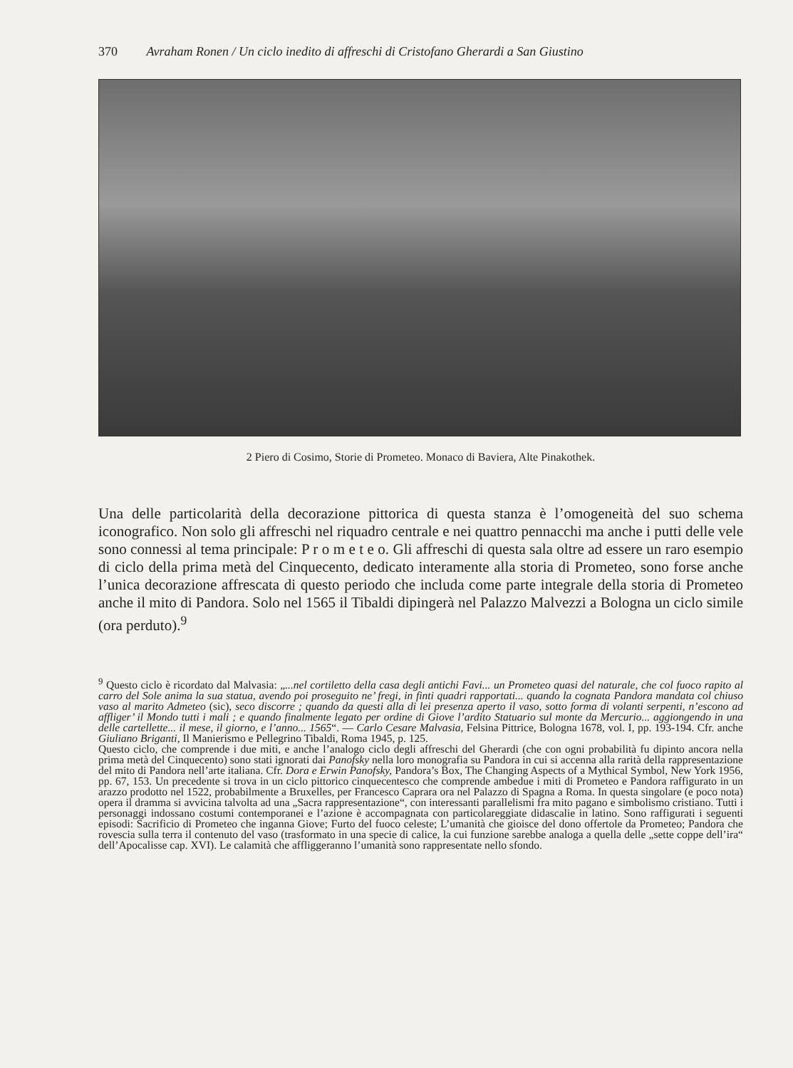370 Avraham Ronen / Un ciclo inedito di affreschi di Cristofano Gherardi a San Giustino
2 Piero di Cosimo, Storie di Prometeo. Monaco di Baviera, Alte Pinakothek.
Una delle particolarità della decorazione pittorica di questa stanza è l’omogeneità del suo schema iconografico. Non solo gli affreschi nel riquadro centrale e nei quattro pennacchi ma anche i putti delle vele sono connessi al tema principale: P r o m e t e o. Gli affreschi di questa sala oltre ad essere un raro esempio di ciclo della prima metà del Cinquecento, dedicato interamente alla storia di Prometeo, sono forse anche l’unica decorazione affrescata di questo periodo che includa come parte integrale della storia di Prometeo anche il mito di Pandora. Solo nel 1565 il Tibaldi dipingerà nel Palazzo Malvezzi a Bologna un ciclo simile (ora perduto).<sup>9</sup>
<sup>9</sup> Questo ciclo è ricordato dal Malvasia: „...nel cortiletto della casa degli antichi Favi... un Prometeo quasi del naturale, che col fuoco rapito al carro del Sole anima la sua statua, avendo poi proseguito ne’ fregi, in finti quadri rapportati... quando la cognata Pandora mandata col chiuso vaso al marito Admeteo (sic), seco discorre ; quando da questi alla di lei presenza aperto il vaso, sotto forma di volanti serpenti, n’escono ad affliger’ il Mondo tutti i mali ; e quando finalmente legato per ordine di Giove l’ardito Statuario sul monte da Mercurio... aggiongendo in una delle cartellette... il mese, il giorno, e l’anno... 1565“. — Carlo Cesare Malvasia, Felsina Pittrice, Bologna 1678, vol. I, pp. 193-194. Cfr. anche Giuliano Briganti, Il Manierismo e Pellegrino Tibaldi, Roma 1945, p. 125.
Questo ciclo, che comprende i due miti, e anche l’analogo ciclo degli affreschi del Gherardi (che con ogni probabilità fu dipinto ancora nella prima metà del Cinquecento) sono stati ignorati dai Panofsky nella loro monografia su Pandora in cui si accenna alla rarità della rappresentazione del mito di Pandora nell’arte italiana. Cfr. Dora e Erwin Panofsky, Pandora’s Box, The Changing Aspects of a Mythical Symbol, New York 1956, pp. 67, 153. Un precedente si trova in un ciclo pittorico cinquecentesco che comprende ambedue i miti di Prometeo e Pandora raffigurato in un arazzo prodotto nel 1522, probabilmente a Bruxelles, per Francesco Caprara ora nel Palazzo di Spagna a Roma. In questa singolare (e poco nota) opera il dramma si avvicina talvolta ad una „Sacra rappresentazione“, con interessanti parallelismi fra mito pagano e simbolismo cristiano. Tutti i personaggi indossano costumi contemporanei e l’azione è accompagnata con particolareggiate didascalie in latino. Sono raffigurati i seguenti episodi: Sacrificio di Prometeo che inganna Giove; Furto del fuoco celeste; L’umanità che gioisce del dono offertole da Prometeo; Pandora che rovescia sulla terra il contenuto del vaso (trasformato in una specie di calice, la cui funzione sarebbe analoga a quella delle „sette coppe dell’ira“ dell’Apocalisse cap. XVI). Le calamità che affliggeranno l’umanità sono rappresentate nello sfondo.